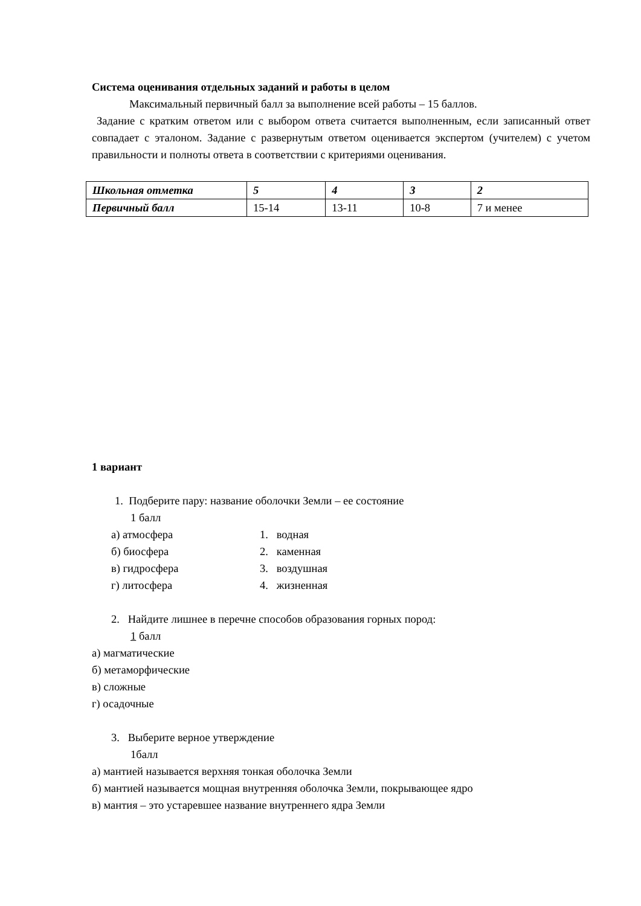Система оценивания отдельных заданий и работы в целом
Максимальный первичный балл за выполнение всей работы – 15 баллов.
Задание с кратким ответом или с выбором ответа считается выполненным, если записанный ответ совпадает с эталоном. Задание с развернутым ответом оценивается экспертом (учителем) с учетом правильности и полноты ответа в соответствии с критериями оценивания.
| Школьная отметка | 5 | 4 | 3 | 2 |
| Первичный балл | 15-14 | 13-11 | 10-8 | 7 и менее |
1 вариант
1. Подберите пару: название оболочки Земли – ее состояние
1 балл
а) атмосфера 1. водная
б) биосфера 2. каменная
в) гидросфера 3. воздушная
г) литосфера 4. жизненная
2. Найдите лишнее в перечне способов образования горных пород:
1 балл
а) магматические
б) метаморфические
в) сложные
г) осадочные
3. Выберите верное утверждение
1балл
а) мантией называется верхняя тонкая оболочка Земли
б) мантией называется мощная внутренняя оболочка Земли, покрывающее ядро
в) мантия – это устаревшее название внутреннего ядра Земли